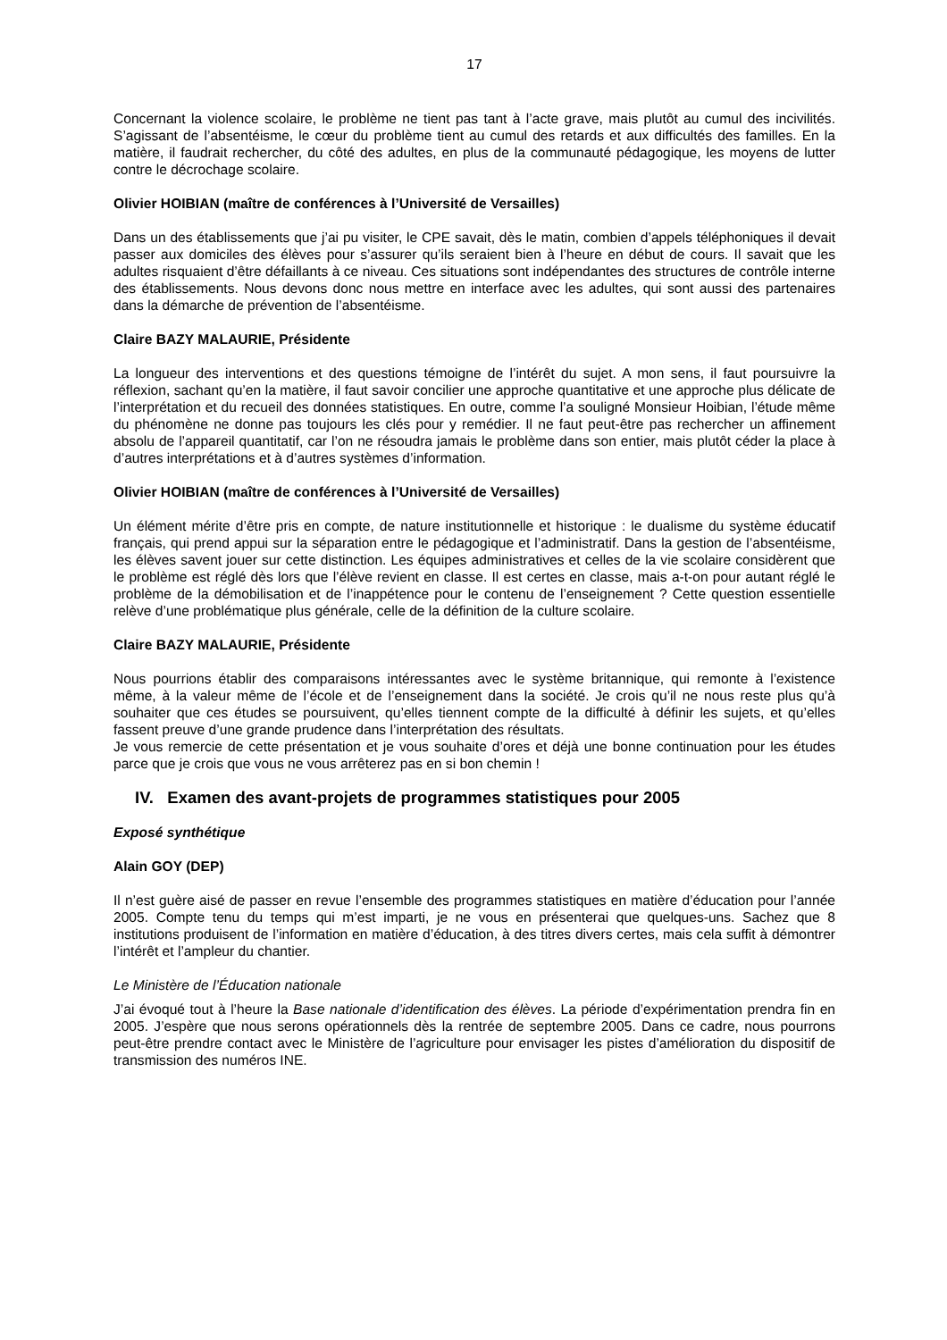17
Concernant la violence scolaire, le problème ne tient pas tant à l’acte grave, mais plutôt au cumul des incivilités. S’agissant de l’absentéisme, le cœur du problème tient au cumul des retards et aux difficultés des familles. En la matière, il faudrait rechercher, du côté des adultes, en plus de la communauté pédagogique, les moyens de lutter contre le décrochage scolaire.
Olivier HOIBIAN (maître de conférences à l’Université de Versailles)
Dans un des établissements que j’ai pu visiter, le CPE savait, dès le matin, combien d’appels téléphoniques il devait passer aux domiciles des élèves pour s’assurer qu’ils seraient bien à l’heure en début de cours. Il savait que les adultes risquaient d’être défaillants à ce niveau. Ces situations sont indépendantes des structures de contrôle interne des établissements. Nous devons donc nous mettre en interface avec les adultes, qui sont aussi des partenaires dans la démarche de prévention de l’absentéisme.
Claire BAZY MALAURIE, Présidente
La longueur des interventions et des questions témoigne de l’intérêt du sujet. A mon sens, il faut poursuivre la réflexion, sachant qu’en la matière, il faut savoir concilier une approche quantitative et une approche plus délicate de l’interprétation et du recueil des données statistiques. En outre, comme l’a souligné Monsieur Hoibian, l’étude même du phénomène ne donne pas toujours les clés pour y remédier. Il ne faut peut-être pas rechercher un affinement absolu de l’appareil quantitatif, car l’on ne résoudra jamais le problème dans son entier, mais plutôt céder la place à d’autres interprétations et à d’autres systèmes d’information.
Olivier HOIBIAN (maître de conférences à l’Université de Versailles)
Un élément mérite d’être pris en compte, de nature institutionnelle et historique : le dualisme du système éducatif français, qui prend appui sur la séparation entre le pédagogique et l’administratif. Dans la gestion de l’absentéisme, les élèves savent jouer sur cette distinction. Les équipes administratives et celles de la vie scolaire considèrent que le problème est réglé dès lors que l’élève revient en classe. Il est certes en classe, mais a-t-on pour autant réglé le problème de la démobilisation et de l’inappétence pour le contenu de l’enseignement ? Cette question essentielle relève d’une problématique plus générale, celle de la définition de la culture scolaire.
Claire BAZY MALAURIE, Présidente
Nous pourrions établir des comparaisons intéressantes avec le système britannique, qui remonte à l’existence même, à la valeur même de l’école et de l’enseignement dans la société. Je crois qu’il ne nous reste plus qu’à souhaiter que ces études se poursuivent, qu’elles tiennent compte de la difficulté à définir les sujets, et qu’elles fassent preuve d’une grande prudence dans l’interprétation des résultats.
Je vous remercie de cette présentation et je vous souhaite d’ores et déjà une bonne continuation pour les études parce que je crois que vous ne vous arrêterez pas en si bon chemin !
IV. Examen des avant-projets de programmes statistiques pour 2005
Exposé synthétique
Alain GOY (DEP)
Il n’est guère aisé de passer en revue l’ensemble des programmes statistiques en matière d’éducation pour l’année 2005. Compte tenu du temps qui m’est imparti, je ne vous en présenterai que quelques-uns. Sachez que 8 institutions produisent de l’information en matière d’éducation, à des titres divers certes, mais cela suffit à démontrer l’intérêt et l’ampleur du chantier.
Le Ministère de l’Éducation nationale
J’ai évoqué tout à l’heure la Base nationale d’identification des élèves. La période d’expérimentation prendra fin en 2005. J’espère que nous serons opérationnels dès la rentrée de septembre 2005. Dans ce cadre, nous pourrons peut-être prendre contact avec le Ministère de l’agriculture pour envisager les pistes d’amélioration du dispositif de transmission des numéros INE.